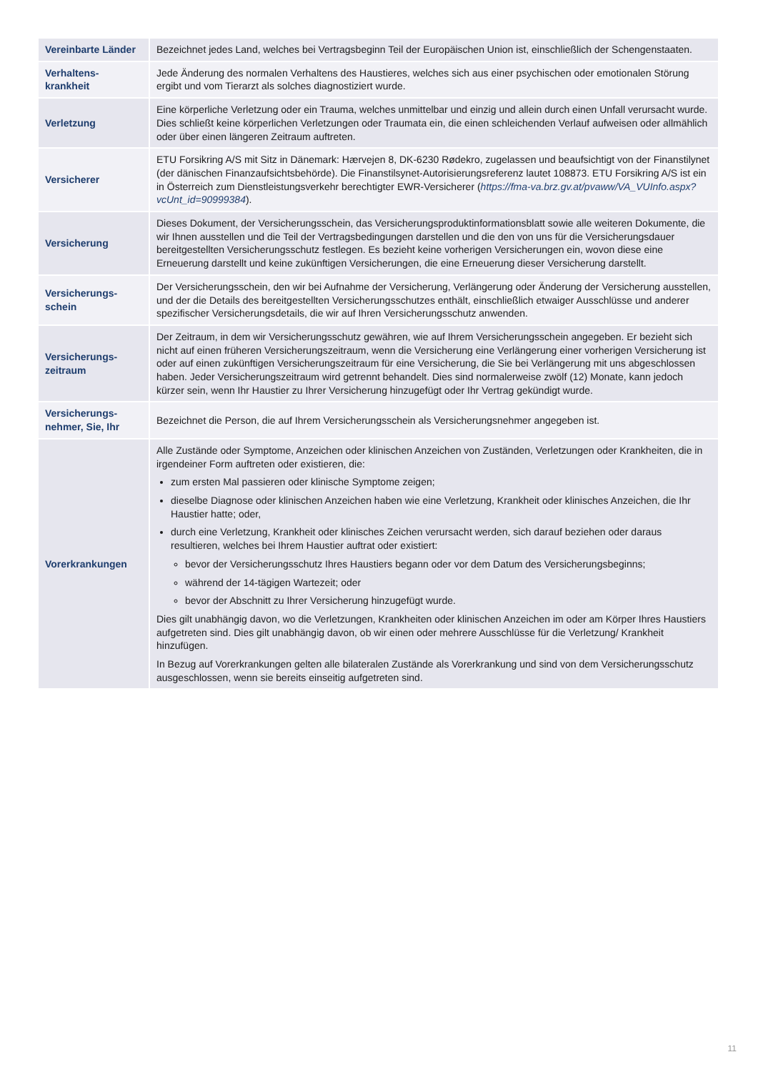| Vereinbarte Länder | Bezeichnet jedes Land, welches bei Vertragsbeginn Teil der Europäischen Union ist, einschließlich der Schengenstaaten. |
| Verhaltens-krankheit | Jede Änderung des normalen Verhaltens des Haustieres, welches sich aus einer psychischen oder emotionalen Störung ergibt und vom Tierarzt als solches diagnostiziert wurde. |
| Verletzung | Eine körperliche Verletzung oder ein Trauma, welches unmittelbar und einzig und allein durch einen Unfall verursacht wurde. Dies schließt keine körperlichen Verletzungen oder Traumata ein, die einen schleichenden Verlauf aufweisen oder allmählich oder über einen längeren Zeitraum auftreten. |
| Versicherer | ETU Forsikring A/S mit Sitz in Dänemark: Hærvejen 8, DK-6230 Rødekro, zugelassen und beaufsichtigt von der Finanstilynet (der dänischen Finanzaufsichtsbehörde). Die Finanstilsynet-Autorisierungsreferenz lautet 108873. ETU Forsikring A/S ist ein in Österreich zum Dienstleistungsverkehr berechtigter EWR-Versicherer ( https://fma-va.brz.gv.at/pvaww/VA_VUInfo.aspx?vcUnt_id=90999384 ). |
| Versicherung | Dieses Dokument, der Versicherungsschein, das Versicherungsproduktinformationsblatt sowie alle weiteren Dokumente, die wir Ihnen ausstellen und die Teil der Vertragsbedingungen darstellen und die den von uns für die Versicherungsdauer bereitgestellten Versicherungsschutz festlegen. Es bezieht keine vorherigen Versicherungen ein, wovon diese eine Erneuerung darstellt und keine zukünftigen Versicherungen, die eine Erneuerung dieser Versicherung darstellt. |
| Versicherungs-schein | Der Versicherungsschein, den wir bei Aufnahme der Versicherung, Verlängerung oder Änderung der Versicherung ausstellen, und der die Details des bereitgestellten Versicherungsschutzes enthält, einschließlich etwaiger Ausschlüsse und anderer spezifischer Versicherungsdetails, die wir auf Ihren Versicherungsschutz anwenden. |
| Versicherungs-zeitraum | Der Zeitraum, in dem wir Versicherungsschutz gewähren, wie auf Ihrem Versicherungsschein angegeben. Er bezieht sich nicht auf einen früheren Versicherungszeitraum, wenn die Versicherung eine Verlängerung einer vorherigen Versicherung ist oder auf einen zukünftigen Versicherungszeitraum für eine Versicherung, die Sie bei Verlängerung mit uns abgeschlossen haben. Jeder Versicherungszeitraum wird getrennt behandelt. Dies sind normalerweise zwölf (12) Monate, kann jedoch kürzer sein, wenn Ihr Haustier zu Ihrer Versicherung hinzugefügt oder Ihr Vertrag gekündigt wurde. |
| Versicherungs-nehmer, Sie, Ihr | Bezeichnet die Person, die auf Ihrem Versicherungsschein als Versicherungsnehmer angegeben ist. |
| Vorerkrankungen | Alle Zustände oder Symptome, Anzeichen oder klinischen Anzeichen von Zuständen, Verletzungen oder Krankheiten, die in irgendeiner Form auftreten oder existieren, die: zum ersten Mal passieren oder klinische Symptome zeigen; dieselbe Diagnose oder klinischen Anzeichen haben wie eine Verletzung, Krankheit oder klinisches Anzeichen, die Ihr Haustier hatte; oder, durch eine Verletzung, Krankheit oder klinisches Zeichen verursacht werden, sich darauf beziehen oder daraus resultieren, welches bei Ihrem Haustier auftrat oder existiert: bevor der Versicherungsschutz Ihres Haustiers begann oder vor dem Datum des Versicherungsbeginns; während der 14-tägigen Wartezeit; oder bevor der Abschnitt zu Ihrer Versicherung hinzugefügt wurde. Dies gilt unabhängig davon, wo die Verletzungen, Krankheiten oder klinischen Anzeichen im oder am Körper Ihres Haustiers aufgetreten sind. Dies gilt unabhängig davon, ob wir einen oder mehrere Ausschlüsse für die Verletzung/ Krankheit hinzufügen. In Bezug auf Vorerkrankungen gelten alle bilateralen Zustände als Vorerkrankung und sind von dem Versicherungsschutz ausgeschlossen, wenn sie bereits einseitig aufgetreten sind. |
11